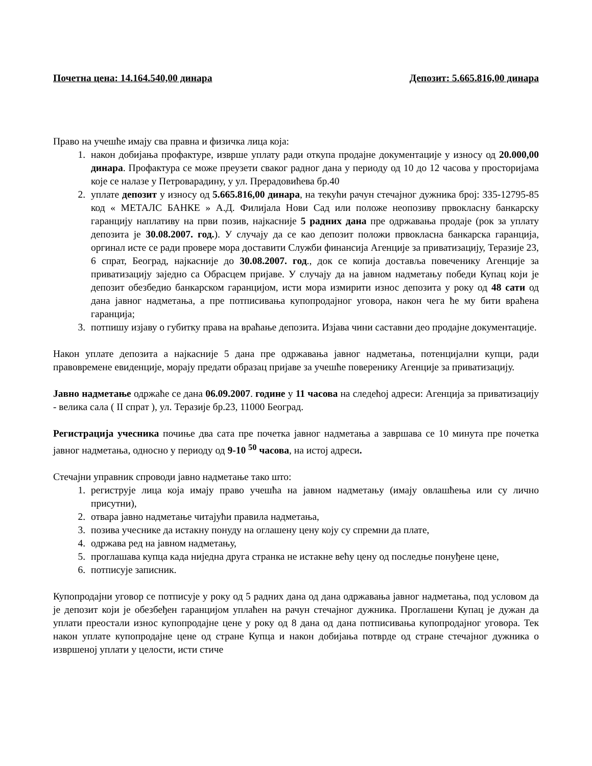Почетна цена: 14.164.540,00 динара Депозит: 5.665.816,00 динара
Право на учешће имају сва правна и физичка лица која:
1. након добијања профактуре, изврше уплату ради откупа продајне документације у износу од 20.000,00 динара. Профактура се може преузети сваког радног дана у периоду од 10 до 12 часова у просторијама које се налазе у Петроварадину, у ул. Прерадовићева бр.40
2. уплате депозит у износу од 5.665.816,00 динара, на текући рачун стечајног дужника број: 335-12795-85 код « МЕТАЛС БАНКЕ » А.Д. Филијала Нови Сад или положе неопозиву првокласну банкарску гаранцију наплативу на први позив, најкасније 5 радних дана пре одржавања продаје (рок за уплату депозита је 30.08.2007. год.). У случају да се као депозит положи првокласна банкарска гаранција, оргинал исте се ради провере мора доставити Служби финансија Агенције за приватизацију, Теразије 23, 6 спрат, Београд, најкасније до 30.08.2007. год., док се копија доставља повеченику Агенције за приватизацију заједно са Обрасцем пријаве. У случају да на јавном надметању победи Купац који је депозит обезбедио банкарском гаранцијом, исти мора измирити износ депозита у року од 48 сати од дана јавног надметања, а пре потписивања купопродајног уговора, након чега ће му бити враћена гаранција;
3. потпишу изјаву о губитку права на враћање депозита. Изјава чини саставни део продајне документације.
Након уплате депозита а најкасније 5 дана пре одржавања јавног надметања, потенцијални купци, ради правовремене евиденције, морају предати образац пријаве за учешће поверенику Агенције за приватизацију.
Јавно надметање одржаће се дана 06.09.2007. године у 11 часова на следећој адреси: Агенција за приватизацију - велика сала ( II спрат ), ул. Теразије бр.23, 11000 Београд.
Регистрација учесника почиње два сата пре почетка јавног надметања а завршава се 10 минута пре почетка јавног надметања, односно у периоду од 9-10 <sup>50</sup> часова, на истој адреси.
Стечајни управник спроводи јавно надметање тако што:
1. региструје лица која имају право учешћа на јавном надметању (имају овлашћења или су лично присутни),
2. отвара јавно надметање читајући правила надметања,
3. позива учеснике да истакну понуду на оглашену цену коју су спремни да плате,
4. одржава ред на јавном надметању,
5. проглашава купца када ниједна друга странка не истакне већу цену од последње понуђене цене,
6. потписује записник.
Купопродајни уговор се потписује у року од 5 радних дана од дана одржавања јавног надметања, под условом да је депозит који је обезбеђен гаранцијом уплаћен на рачун стечајног дужника. Проглашени Купац је дужан да уплати преостали износ купопродајне цене у року од 8 дана од дана потписивања купопродајног уговора. Тек након уплате купопродајне цене од стране Купца и након добијања потврде од стране стечајног дужника о извршеној уплати у целости, исти стиче